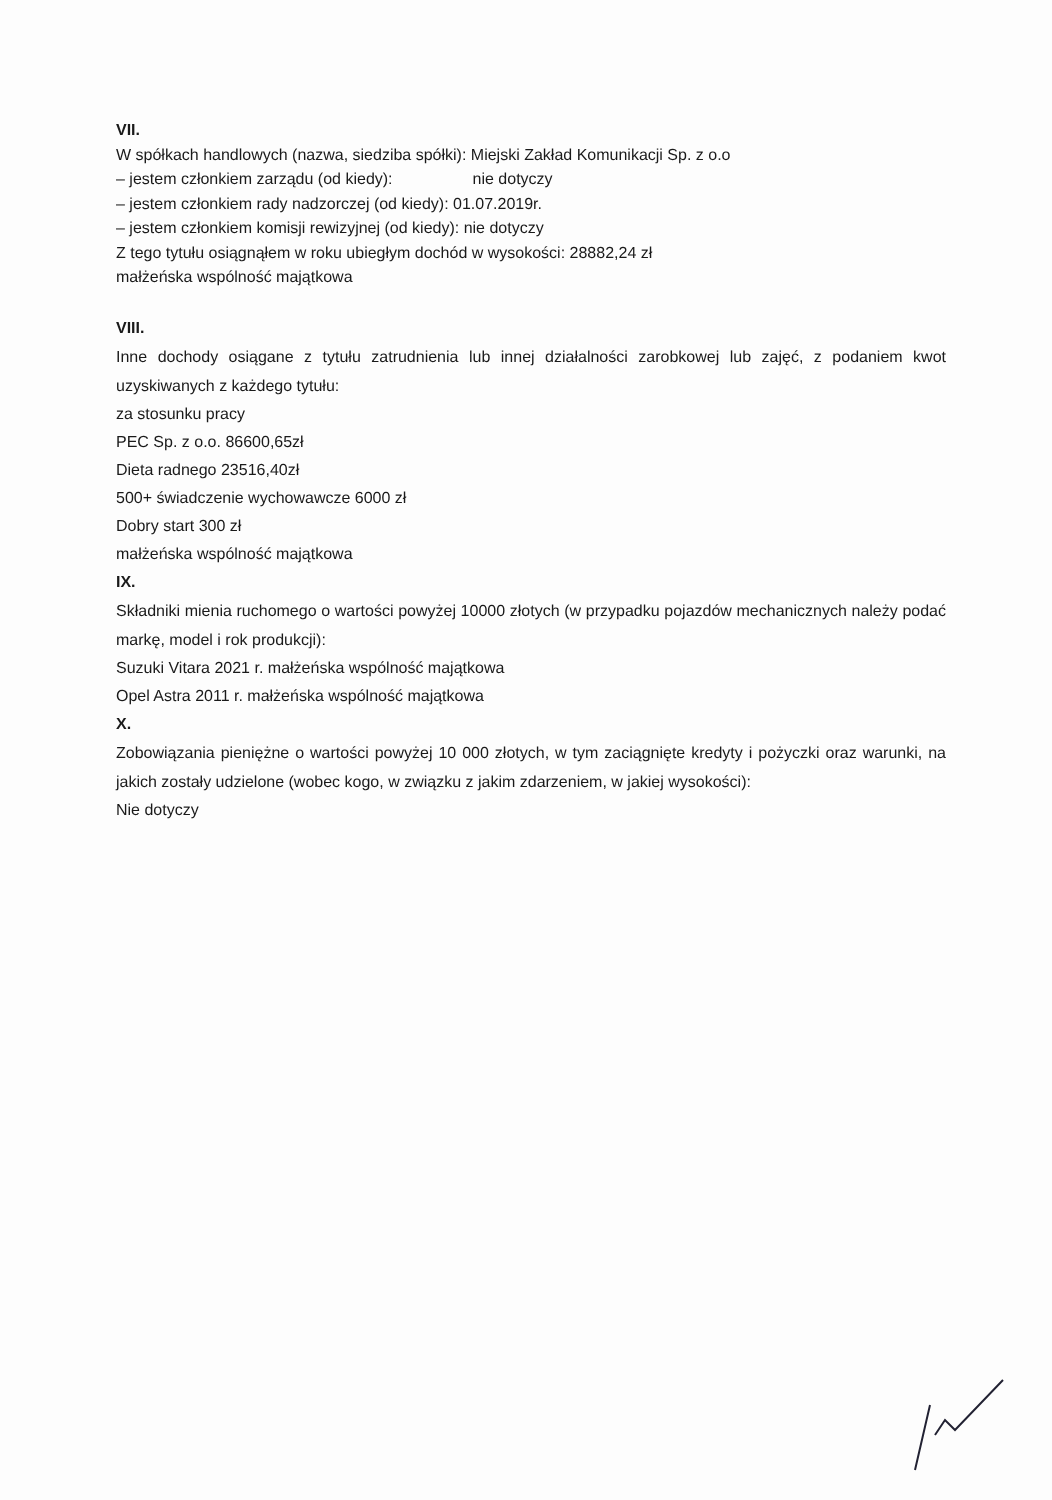VII.
W spółkach handlowych (nazwa, siedziba spółki): Miejski Zakład Komunikacji Sp. z o.o
– jestem członkiem zarządu (od kiedy): nie dotyczy
– jestem członkiem rady nadzorczej (od kiedy): 01.07.2019r.
– jestem członkiem komisji rewizyjnej (od kiedy): nie dotyczy
Z tego tytułu osiągnąłem w roku ubiegłym dochód w wysokości: 28882,24 zł
małżeńska wspólność majątkowa
VIII.
Inne dochody osiągane z tytułu zatrudnienia lub innej działalności zarobkowej lub zajęć, z podaniem kwot uzyskiwanych z każdego tytułu:
za stosunku pracy
PEC Sp. z o.o. 86600,65zł
Dieta radnego 23516,40zł
500+ świadczenie wychowawcze 6000 zł
Dobry start 300 zł
małżeńska wspólność majątkowa
IX.
Składniki mienia ruchomego o wartości powyżej 10000 złotych (w przypadku pojazdów mechanicznych należy podać markę, model i rok produkcji):
Suzuki Vitara 2021 r. małżeńska wspólność majątkowa
Opel Astra 2011 r. małżeńska wspólność majątkowa
X.
Zobowiązania pieniężne o wartości powyżej 10 000 złotych, w tym zaciągnięte kredyty i pożyczki oraz warunki, na jakich zostały udzielone (wobec kogo, w związku z jakim zdarzeniem, w jakiej wysokości):
Nie dotyczy